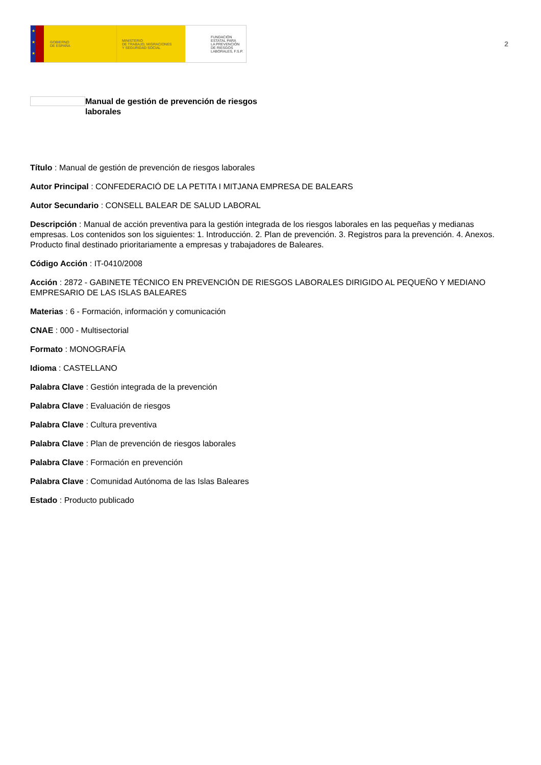★
★
★
GOBIERNO
DE ESPAÑA
MINISTERIO
DE TRABAJO, MIGRACIONES
Y SEGURIDAD SOCIAL
FUNDACIÓN
ESTATAL PARA
LA PREVENCIÓN
DE RIESGOS
LABORALES, F.S.P.
2
Manual de gestión de prevención de riesgos laborales
Título : Manual de gestión de prevención de riesgos laborales
Autor Principal : CONFEDERACIÓ DE LA PETITA I MITJANA EMPRESA DE BALEARS
Autor Secundario : CONSELL BALEAR DE SALUD LABORAL
Descripción : Manual de acción preventiva para la gestión integrada de los riesgos laborales en las pequeñas y medianas empresas. Los contenidos son los siguientes: 1. Introducción. 2. Plan de prevención. 3. Registros para la prevención. 4. Anexos. Producto final destinado prioritariamente a empresas y trabajadores de Baleares.
Código Acción : IT-0410/2008
Acción : 2872 - GABINETE TÉCNICO EN PREVENCIÓN DE RIESGOS LABORALES DIRIGIDO AL PEQUEÑO Y MEDIANO EMPRESARIO DE LAS ISLAS BALEARES
Materias : 6 - Formación, información y comunicación
CNAE : 000 - Multisectorial
Formato : MONOGRAFÍA
Idioma : CASTELLANO
Palabra Clave : Gestión integrada de la prevención
Palabra Clave : Evaluación de riesgos
Palabra Clave : Cultura preventiva
Palabra Clave : Plan de prevención de riesgos laborales
Palabra Clave : Formación en prevención
Palabra Clave : Comunidad Autónoma de las Islas Baleares
Estado : Producto publicado